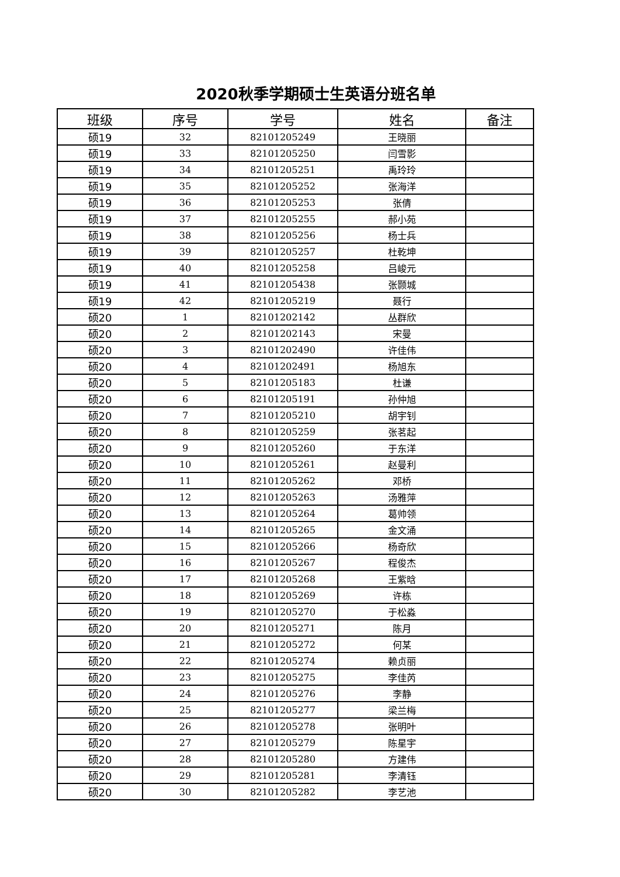2020秋季学期硕士生英语分班名单
| 班级 | 序号 | 学号 | 姓名 | 备注 |
| --- | --- | --- | --- | --- |
| 硕19 | 32 | 82101205249 | 王晓丽 | |
| 硕19 | 33 | 82101205250 | 闫雪影 | |
| 硕19 | 34 | 82101205251 | 禹玲玲 | |
| 硕19 | 35 | 82101205252 | 张海洋 | |
| 硕19 | 36 | 82101205253 | 张倩 | |
| 硕19 | 37 | 82101205255 | 郝小苑 | |
| 硕19 | 38 | 82101205256 | 杨士兵 | |
| 硕19 | 39 | 82101205257 | 杜乾坤 | |
| 硕19 | 40 | 82101205258 | 吕峻元 | |
| 硕19 | 41 | 82101205438 | 张颢城 | |
| 硕19 | 42 | 82101205219 | 聂行 | |
| 硕20 | 1 | 82101202142 | 丛群欣 | |
| 硕20 | 2 | 82101202143 | 宋曼 | |
| 硕20 | 3 | 82101202490 | 许佳伟 | |
| 硕20 | 4 | 82101202491 | 杨旭东 | |
| 硕20 | 5 | 82101205183 | 杜谦 | |
| 硕20 | 6 | 82101205191 | 孙仲旭 | |
| 硕20 | 7 | 82101205210 | 胡宇钊 | |
| 硕20 | 8 | 82101205259 | 张茗起 | |
| 硕20 | 9 | 82101205260 | 于东洋 | |
| 硕20 | 10 | 82101205261 | 赵曼利 | |
| 硕20 | 11 | 82101205262 | 邓桥 | |
| 硕20 | 12 | 82101205263 | 汤雅萍 | |
| 硕20 | 13 | 82101205264 | 葛帅领 | |
| 硕20 | 14 | 82101205265 | 金文涌 | |
| 硕20 | 15 | 82101205266 | 杨奇欣 | |
| 硕20 | 16 | 82101205267 | 程俊杰 | |
| 硕20 | 17 | 82101205268 | 王紫晗 | |
| 硕20 | 18 | 82101205269 | 许栋 | |
| 硕20 | 19 | 82101205270 | 于松淼 | |
| 硕20 | 20 | 82101205271 | 陈月 | |
| 硕20 | 21 | 82101205272 | 何某 | |
| 硕20 | 22 | 82101205274 | 赖贞丽 | |
| 硕20 | 23 | 82101205275 | 李佳芮 | |
| 硕20 | 24 | 82101205276 | 李静 | |
| 硕20 | 25 | 82101205277 | 梁兰梅 | |
| 硕20 | 26 | 82101205278 | 张明叶 | |
| 硕20 | 27 | 82101205279 | 陈星宇 | |
| 硕20 | 28 | 82101205280 | 方建伟 | |
| 硕20 | 29 | 82101205281 | 李清钰 | |
| 硕20 | 30 | 82101205282 | 李艺池 | |